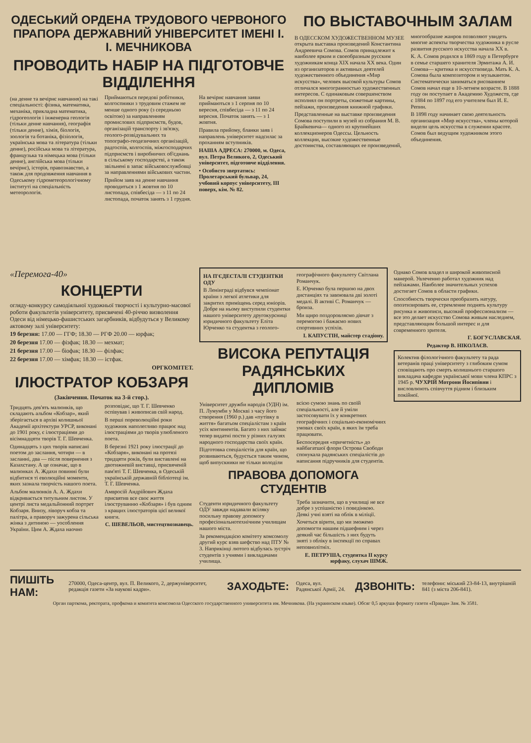ОДЕСЬКИЙ ОРДЕНА ТРУДОВОГО ЧЕРВОНОГО ПРАПОРА ДЕРЖАВНИЙ УНІВЕРСИТЕТ ІМЕНІ І. І. МЕЧНИКОВА
ПРОВОДИТЬ НАБІР НА ПІДГОТОВЧЕ ВІДДІЛЕННЯ
(на денне та вечірнє навчання) на такі спеціальності: фізика, математика, механіка, прикладна математика, гідрогеологія і інженерна геологія (тільки денне навчання), географія (тільки денне), хімія, біологія, зоологія та ботаніка, фізіологія, українська мова та література (тільки денне), російська мова та література, французька та німецька мова (тільки денне), англійська мова (тільки вечірнє), історія, правознавство, а також для продовження навчання в Одеському гідрометеорологічному інституті на спеціальність метеорологія.
Приймаються передові робітники, колгоспники з трудовим стажем не менше одного року (з середньою освітою) за направленням промислових підприємств, будов, організацій транспорту і зв'язку, геолого-розвідувальних та топографо-геодезичних організацій, радгоспів, колгоспів, міжгосподарчих підприємств і виробничих об'єднань в сільському господарстві, а також звільнені в запас військовослужбовці за направленнями військових частин.
Прийом заяв на денне навчання проводиться з 1 жовтня по 10 листопада, співбесіда — з 11 по 24 листопада, початок занять з 1 грудня.
На вечірнє навчання заяви приймаються з 1 серпня по 10 вересня, співбесіда — з 11 по 24 вересня. Початок занять — з 1 жовтня.
Правила прийому, бланки заяв і направлень університет надсилає за проханням вступників.
НАША АДРЕСА: 270000, м. Одеса, вул. Петра Великого, 2, Одеський університет, підготовче відділення.
• Особисто звертатись: Пролетарський бульвар, 24, учбовий корпус університету, ІІІ поверх, кім. № 82.
ПО ВЫСТАВОЧНЫМ ЗАЛАМ
В ОДЕССКОМ ХУДОЖЕСТВЕННОМ МУЗЕЕ открыта выставка произведений Константина Андреевича Сомова. Сомов принадлежит к наиболее ярким и своеобразным русским художникам конца XIX начала XX века. Один из организаторов и активных деятелей художественного объединения «Мир искусства», человек высокой культуры Сомов отличался многогранностью художественных интересов. С одинаковым совершенством исполнял он портреты, сюжетные картины, пейзажи, произведения книжной графики.
Представленные на выставке произведения Сомова поступили в музей из собрания М. В. Брайкевича— одного из крупнейших коллекционеров Одессы. Цельность коллекции, высокие художественные достоинства, составляющих ее произведений, многообразие жанров позволяют увидеть многие аспекты творчества художника в русле развития русского искусства начала XX в.
К. А. Сомов родился в 1869 году в Петербурге в семье старшего хранителя Эрмитажа А. И. Сомова— критика и искусствоведа. Мать К. А. Сомова была композитором и музыкантом. Систематически заниматься рисованием Сомов начал еще в 10-летнем возрасте. В 1888 году он поступает в Академию Художеств, где с 1884 по 1897 год его учителем был И. Е. Репин.
В 1898 году начинает свою деятельность организация «Мир искусства», члены которой видели цель искусства в служении красоте. Сомов был ведущим художником этого объединения.
«Перемога-40»
КОНЦЕРТИ
огляду-конкурсу самодіяльної художньої творчості і культурно-масової роботи факультетів університету, присвячені 40-річчю визволення Одеси від німецько-фашистських загарбників, відбудуться у Великому актовому залі університету:
19 березня: 17.00 — ГГФ; 18.30 — РГФ 20.00 — юрфак;
20 березня 17.00 — фізфак; 18.30 — мехмат;
21 березня 17.00 — біофак; 18.30 — філфак;
22 березня 17.00 — хімфак; 18.30 — істфак.
ОРГКОМІТЕТ.
ІЛЮСТРАТОР КОБЗАРЯ
(Закінчення. Початок на 3-й стор.).
Тридцять дев'ять малюнків, що складають альбом «Кобзар», який зберігається в архіві колишньої Академії архітектури УРСР, виконані до 1901 року, є ілюстраціями до вісімнадцяти творів Т. Г. Шевченка.
Одинадцять з цих творів написані поетом до заслання, чотири — в засланні, два — після повернення з Казахстану. А це означає, що в малюнках А. Ждахи повинні були відбитися ті еволюційні моменти, яких зазнала творчість нашого поета.
Альбом малюнків А. А. Ждахи відкривається титульним листом. У центрі листа медальйонний портрет Кобзаря. Внизу, ліворуч кобза та палітра, а праворуч зажурена сільська жінка з дитиною — уособлення України. Цим А. Ждаха наочно розповідає, що Т. Г. Шевченко оспівував і живописав свій народ.
В перші пореволюційні роки художник наполегливо працює над ілюстраціями до творів улюбленого поета.
В березні 1921 року ілюстрації до «Кобзаря», виконані на протязі тридцяти років, були виставлені на двотижневій виставці, присвяченій пам'яті Т. Г. Шевченка, в Одеській українській державній бібліотеці ім. Т. Г. Шевченка.
Амвросій Андрійович Ждаха присвятив все своє життя ілюструванню «Кобзаря» і був одним з кращих ілюстраторів цієї великої книги.
С. ШЕВЕЛЬОВ, мистецтвознавець.
НА П'ЄДЕСТАЛІ СТУДЕНТКИ ОДУ
В Ленінграді відбувся чемпіонат країни з легкої атлетики для закритих приміщень серед юніорів. Добре на ньому виступили студентки нашого університету другокурсниці юридичного факультету Еліта Юрченко та студентка з геолого-географічного факультету Світлана Романчук.
Е. Юрченко була першою на двох дистанціях та завоювала дві золоті медалі. В активі С. Романчук — бронза.
Ми щиро поздоровляємо дівчат з перемогою і бажаємо нових спортивних успіхів.
І. КАПУСТІН, майстер стадіону.
ВИСОКА РЕПУТАЦІЯ РАДЯНСЬКИХ ДИПЛОМІВ
Університет дружби народів (УДН) ім. П. Лумумби у Москві з часу його створення (1960 р.) дав «путівку в життя» багатьом спеціалістам з країн усіх континентів. Багато з них займає тепер видатні пости у різних галузях народного господарства своїх країн.
Підготовка спеціалістів для країн, що розвиваються, будується таким чином, щоб випускники не тільки володіли всією сумою знань по своїй спеціальності, але й уміли застосовувати їх у конкретних географічних і соціально-економічних умовах своїх країн, в яких їм треба працювати.
Беспосередня «причетність» до найбагатшої флори Острова Свободи спонукала радянських спеціалістів до написання підручників для студентів.
ПРАВОВА ДОПОМОГА СТУДЕНТІВ
Студенти юридичного факультету ОДУ завжди надавали всіляку посильну правову допомогу професіональнотехнічним училищам нашого міста.
За рекомендацією комітету комсомолу другий курс взяв шефство над ПТУ № 3. Наприкінці лютого відбулась зустріч студентів з учнями і викладачами училища.
Треба зазначити, що в училищі не все добре з успішністю і поведінкою. Деякі учні взяті на облік в міліції.
Хочеться вірити, що ми зможемо допомогти нашим підшефним і через деякий час більшість з них будуть зняті з обліку в інспекції по справах неповнолітніх.
Е. ПЕТРУША, студентка ІІ курсу юрфаку, слухач ШМЖ.
Однако Сомов владел и широкой живописной манерой. Увлеченно работал художник над пейзажами. Наиболее значительных успехов достигает Сомов в области графики.
Способность творчески преобразить натуру, опоэтизировать ее, стремление поднять культуру рисунка и живописи, высокий профессионализм — все это делает искусство Сомова живым наследием, представляющим большой интерес и для современного зрителя.
Г. БОГУСЛАВСКАЯ.
Редактор В. НІКОЛАЄВ.
Колектив філологічного факультету та рада ветеранів праці університету з глибоким сумом сповіщають про смерть колишнього старшого викладача кафедри української мови члена КПРС з 1945 р. ЧУХРІЙ Мотрони Йосипівни і висловлюють співчуття рідним і близьким покійної.
ПИШІТЬ НАМ: 270000, Одеса-центр, вул. П. Великого, 2, держуніверситет, редакція газети «За наукові кадри». ЗАХОДЬТЕ: Одеса, вул. Радянської Армії, 24. ДЗВОНІТЬ: телефони: міський 23-84-13, внутрішній 841 (з міста 206-841).
Орган парткома, ректората, профкома и комитета комсомола Одесского государственного университета им. Мечникова. (На украинском языке). Обсяг 0,5 аркуша формату газети «Правда» Зам. № 3581.